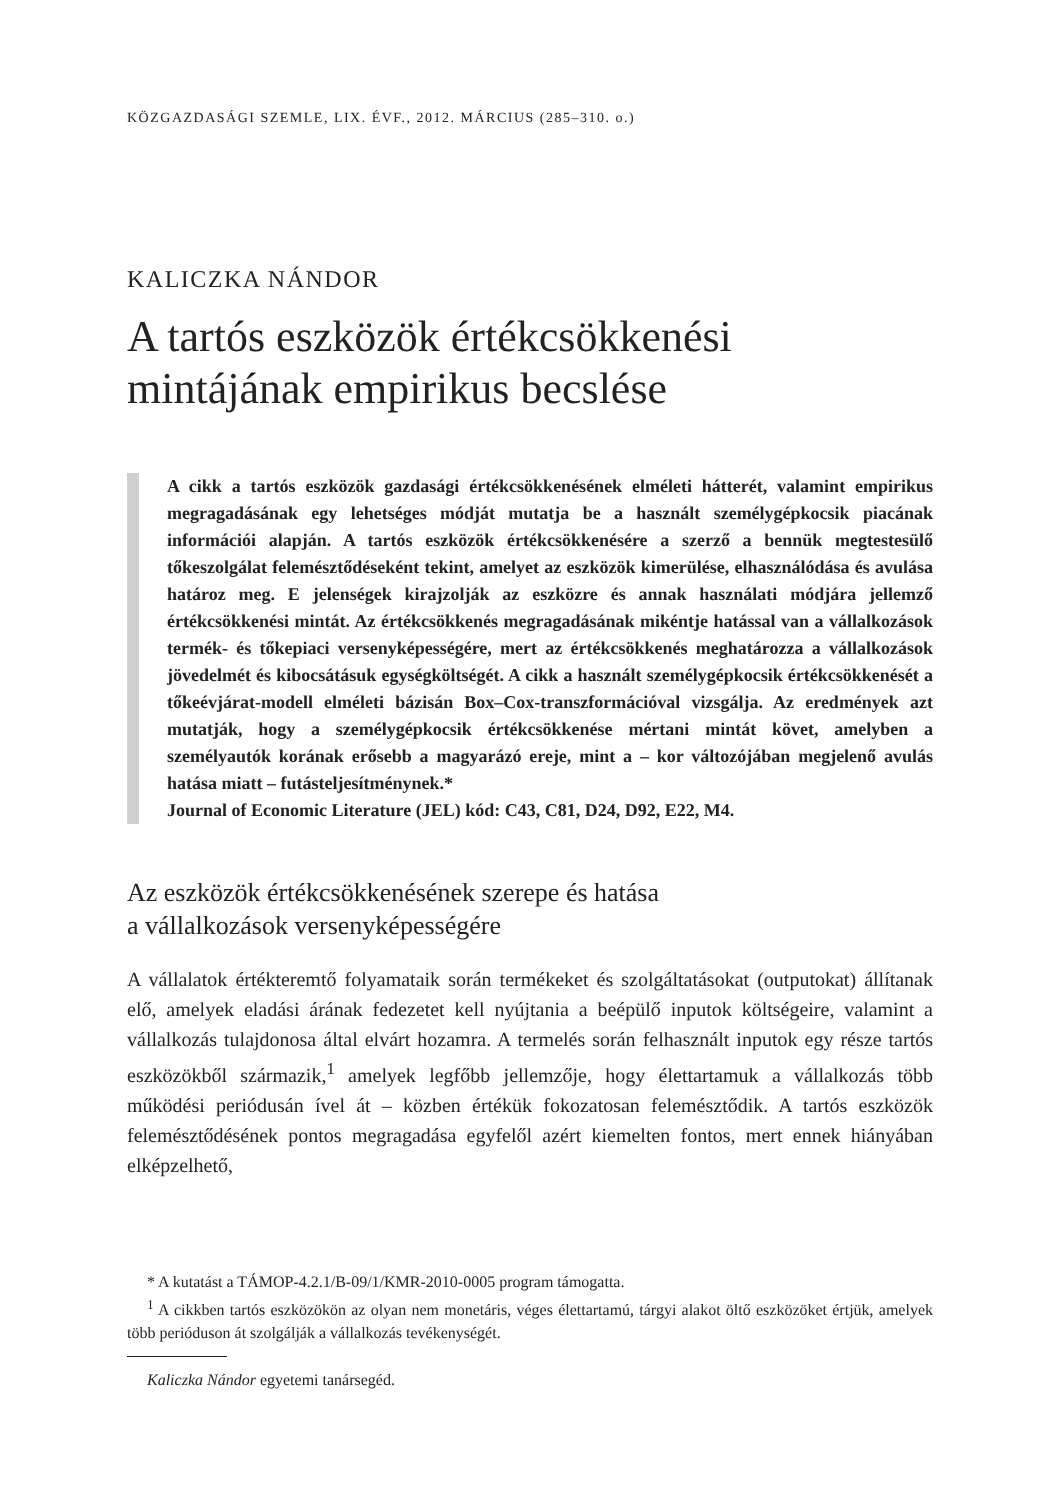KÖZGAZDASÁGI SZEMLE, LIX. ÉVF., 2012. MÁRCIUS (285–310. o.)
KALICZKA NÁNDOR
A tartós eszközök értékcsökkenési mintájának empirikus becslése
A cikk a tartós eszközök gazdasági értékcsökkenésének elméleti hátterét, valamint empirikus megragadásának egy lehetséges módját mutatja be a használt személygépkocsik piacának információi alapján. A tartós eszközök értékcsökkenésére a szerző a bennük megtestesülő tőkeszolgálat felemésztődéseként tekint, amelyet az eszközök kimerülése, elhasználódása és avulása határoz meg. E jelenségek kirajzolják az eszközre és annak használati módjára jellemző értékcsökkenési mintát. Az értékcsökkenés megragadásának mikéntje hatással van a vállalkozások termék- és tőkepiaci versenyképességére, mert az értékcsökkenés meghatározza a vállalkozások jövedelmét és kibocsátásuk egységköltségét. A cikk a használt személygépkocsik értékcsökkenését a tőkeévjárat-modell elméleti bázisán Box–Cox-transzformációval vizsgálja. Az eredmények azt mutatják, hogy a személygépkocsik értékcsökkenése mértani mintát követ, amelyben a személyautók korának erősebb a magyarázó ereje, mint a – kor változójában megjelenő avulás hatása miatt – futásteljesítménynek.*
Journal of Economic Literature (JEL) kód: C43, C81, D24, D92, E22, M4.
Az eszközök értékcsökkenésének szerepe és hatása
a vállalkozások versenyképességére
A vállalatok értékteremtő folyamataik során termékeket és szolgáltatásokat (outputokat) állítanak elő, amelyek eladási árának fedezetet kell nyújtania a beépülő inputok költségeire, valamint a vállalkozás tulajdonosa által elvárt hozamra. A termelés során felhasznált inputok egy része tartós eszközökből származik,<sup>1</sup> amelyek legfőbb jellemzője, hogy élettartamuk a vállalkozás több működési periódusán ível át – közben értékük fokozatosan felemésztődik. A tartós eszközök felemésztődésének pontos megragadása egyfelől azért kiemelten fontos, mert ennek hiányában elképzelhető,
* A kutatást a TÁMOP-4.2.1/B-09/1/KMR-2010-0005 program támogatta.
<sup>1</sup> A cikkben tartós eszközökön az olyan nem monetáris, véges élettartamú, tárgyi alakot öltő eszközöket értjük, amelyek több perióduson át szolgálják a vállalkozás tevékenységét.
Kaliczka Nándor egyetemi tanársegéd.